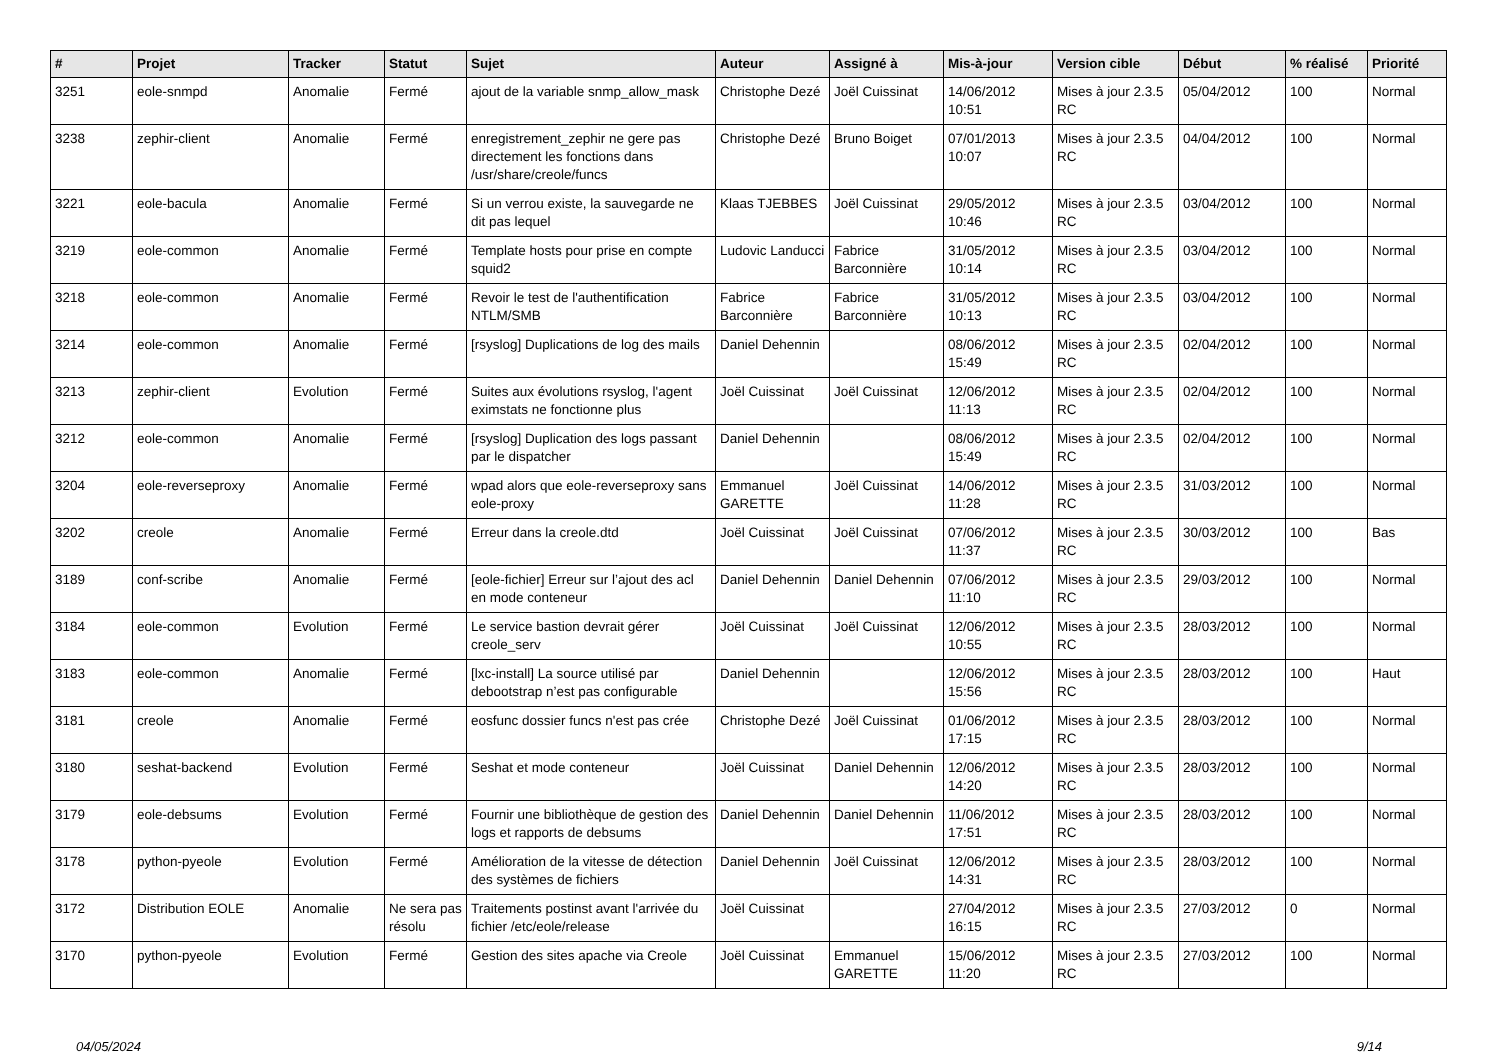| # | Projet | Tracker | Statut | Sujet | Auteur | Assigné à | Mis-à-jour | Version cible | Début | % réalisé | Priorité |
| --- | --- | --- | --- | --- | --- | --- | --- | --- | --- | --- | --- |
| 3251 | eole-snmpd | Anomalie | Fermé | ajout de la variable snmp_allow_mask | Christophe Dezé | Joël Cuissinat | 14/06/2012 10:51 | Mises à jour 2.3.5 RC | 05/04/2012 | 100 | Normal |
| 3238 | zephir-client | Anomalie | Fermé | enregistrement_zephir ne gere pas directement les fonctions dans /usr/share/creole/funcs | Christophe Dezé | Bruno Boiget | 07/01/2013 10:07 | Mises à jour 2.3.5 RC | 04/04/2012 | 100 | Normal |
| 3221 | eole-bacula | Anomalie | Fermé | Si un verrou existe, la sauvegarde ne dit pas lequel | Klaas TJEBBES | Joël Cuissinat | 29/05/2012 10:46 | Mises à jour 2.3.5 RC | 03/04/2012 | 100 | Normal |
| 3219 | eole-common | Anomalie | Fermé | Template hosts pour prise en compte squid2 | Ludovic Landucci | Fabrice Barconnière | 31/05/2012 10:14 | Mises à jour 2.3.5 RC | 03/04/2012 | 100 | Normal |
| 3218 | eole-common | Anomalie | Fermé | Revoir le test de l'authentification NTLM/SMB | Fabrice Barconnière | Fabrice Barconnière | 31/05/2012 10:13 | Mises à jour 2.3.5 RC | 03/04/2012 | 100 | Normal |
| 3214 | eole-common | Anomalie | Fermé | [rsyslog] Duplications de log des mails | Daniel Dehennin | | 08/06/2012 15:49 | Mises à jour 2.3.5 RC | 02/04/2012 | 100 | Normal |
| 3213 | zephir-client | Evolution | Fermé | Suites aux évolutions rsyslog, l'agent eximstats ne fonctionne plus | Joël Cuissinat | Joël Cuissinat | 12/06/2012 11:13 | Mises à jour 2.3.5 RC | 02/04/2012 | 100 | Normal |
| 3212 | eole-common | Anomalie | Fermé | [rsyslog] Duplication des logs passant par le dispatcher | Daniel Dehennin | | 08/06/2012 15:49 | Mises à jour 2.3.5 RC | 02/04/2012 | 100 | Normal |
| 3204 | eole-reverseproxy | Anomalie | Fermé | wpad alors que eole-reverseproxy sans eole-proxy | Emmanuel GARETTE | Joël Cuissinat | 14/06/2012 11:28 | Mises à jour 2.3.5 RC | 31/03/2012 | 100 | Normal |
| 3202 | creole | Anomalie | Fermé | Erreur dans la creole.dtd | Joël Cuissinat | Joël Cuissinat | 07/06/2012 11:37 | Mises à jour 2.3.5 RC | 30/03/2012 | 100 | Bas |
| 3189 | conf-scribe | Anomalie | Fermé | [eole-fichier] Erreur sur l’ajout des acl en mode conteneur | Daniel Dehennin | Daniel Dehennin | 07/06/2012 11:10 | Mises à jour 2.3.5 RC | 29/03/2012 | 100 | Normal |
| 3184 | eole-common | Evolution | Fermé | Le service bastion devrait gérer creole_serv | Joël Cuissinat | Joël Cuissinat | 12/06/2012 10:55 | Mises à jour 2.3.5 RC | 28/03/2012 | 100 | Normal |
| 3183 | eole-common | Anomalie | Fermé | [lxc-install] La source utilisé par debootstrap n’est pas configurable | Daniel Dehennin | | 12/06/2012 15:56 | Mises à jour 2.3.5 RC | 28/03/2012 | 100 | Haut |
| 3181 | creole | Anomalie | Fermé | eosfunc dossier funcs n'est pas crée | Christophe Dezé | Joël Cuissinat | 01/06/2012 17:15 | Mises à jour 2.3.5 RC | 28/03/2012 | 100 | Normal |
| 3180 | seshat-backend | Evolution | Fermé | Seshat et mode conteneur | Joël Cuissinat | Daniel Dehennin | 12/06/2012 14:20 | Mises à jour 2.3.5 RC | 28/03/2012 | 100 | Normal |
| 3179 | eole-debsums | Evolution | Fermé | Fournir une bibliothèque de gestion des logs et rapports de debsums | Daniel Dehennin | Daniel Dehennin | 11/06/2012 17:51 | Mises à jour 2.3.5 RC | 28/03/2012 | 100 | Normal |
| 3178 | python-pyeole | Evolution | Fermé | Amélioration de la vitesse de détection des systèmes de fichiers | Daniel Dehennin | Joël Cuissinat | 12/06/2012 14:31 | Mises à jour 2.3.5 RC | 28/03/2012 | 100 | Normal |
| 3172 | Distribution EOLE | Anomalie | Ne sera pas résolu | Traitements postinst avant l'arrivée du fichier /etc/eole/release | Joël Cuissinat | | 27/04/2012 16:15 | Mises à jour 2.3.5 RC | 27/03/2012 | 0 | Normal |
| 3170 | python-pyeole | Evolution | Fermé | Gestion des sites apache via Creole | Joël Cuissinat | Emmanuel GARETTE | 15/06/2012 11:20 | Mises à jour 2.3.5 RC | 27/03/2012 | 100 | Normal |
04/05/2024 9/14